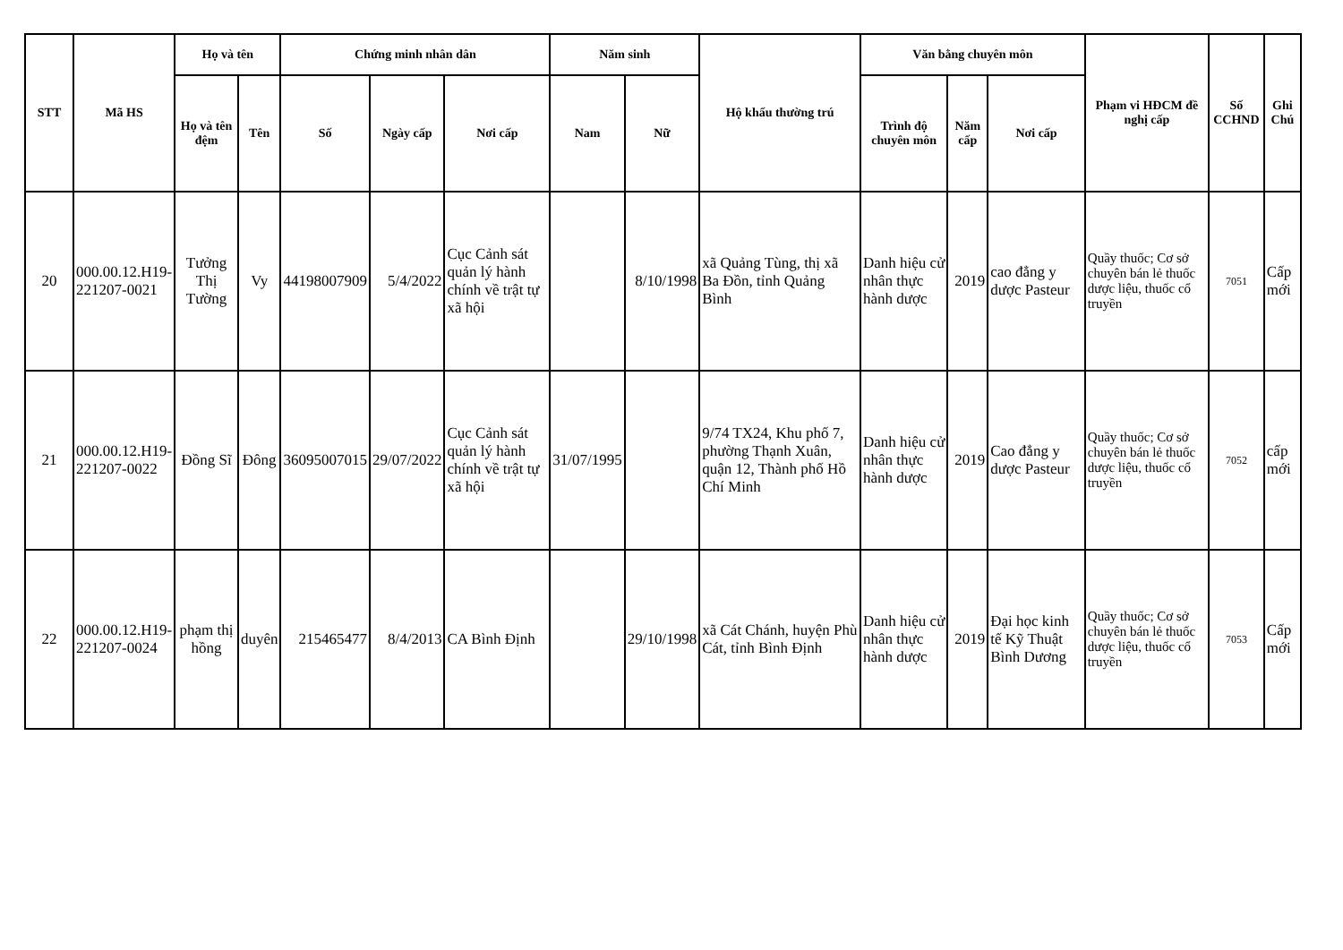| STT | Mã HS | Họ và tên | | Chứng minh nhân dân | | | Năm sinh | | Hộ khẩu thường trú | Văn bằng chuyên môn | | | Phạm vi HĐCM đề nghị cấp | Số CCHND | Ghi Chú |
| --- | --- | --- | --- | --- | --- | --- | --- | --- | --- | --- | --- | --- | --- | --- | --- |
| | | Họ và tên đệm | Tên | Số | Ngày cấp | Nơi cấp | Nam | Nữ | | Trình độ chuyên môn | Năm cấp | Nơi cấp | | | |
| 20 | 000.00.12.H19-221207-0021 | Tưởng Thị Tường | Vy | 44198007909 | 5/4/2022 | Cục Cảnh sát quản lý hành chính về trật tự xã hội | | 8/10/1998 | xã Quảng Tùng, thị xã Ba Đồn, tỉnh Quảng Bình | Danh hiệu cử nhân thực hành dược | 2019 | cao đẳng y dược Pasteur | Quầy thuốc; Cơ sở chuyên bán lẻ thuốc dược liệu, thuốc cổ truyền | 7051 | Cấp mới |
| 21 | 000.00.12.H19-221207-0022 | Đồng Sĩ | Đông | 36095007015 | 29/07/2022 | Cục Cảnh sát quản lý hành chính về trật tự xã hội | 31/07/1995 | | 9/74 TX24, Khu phố 7, phường Thạnh Xuân, quận 12, Thành phố Hồ Chí Minh | Danh hiệu cử nhân thực hành dược | 2019 | Cao đẳng y dược Pasteur | Quầy thuốc; Cơ sở chuyên bán lẻ thuốc dược liệu, thuốc cổ truyền | 7052 | cấp mới |
| 22 | 000.00.12.H19-221207-0024 | phạm thị hồng | duyên | 215465477 | 8/4/2013 | CA Bình Định | | 29/10/1998 | xã Cát Chánh, huyện Phù Cát, tỉnh Bình Định | Danh hiệu cử nhân thực hành dược | 2019 | Đại học kinh tế Kỹ Thuật Bình Dương | Quầy thuốc; Cơ sở chuyên bán lẻ thuốc dược liệu, thuốc cổ truyền | 7053 | Cấp mới |